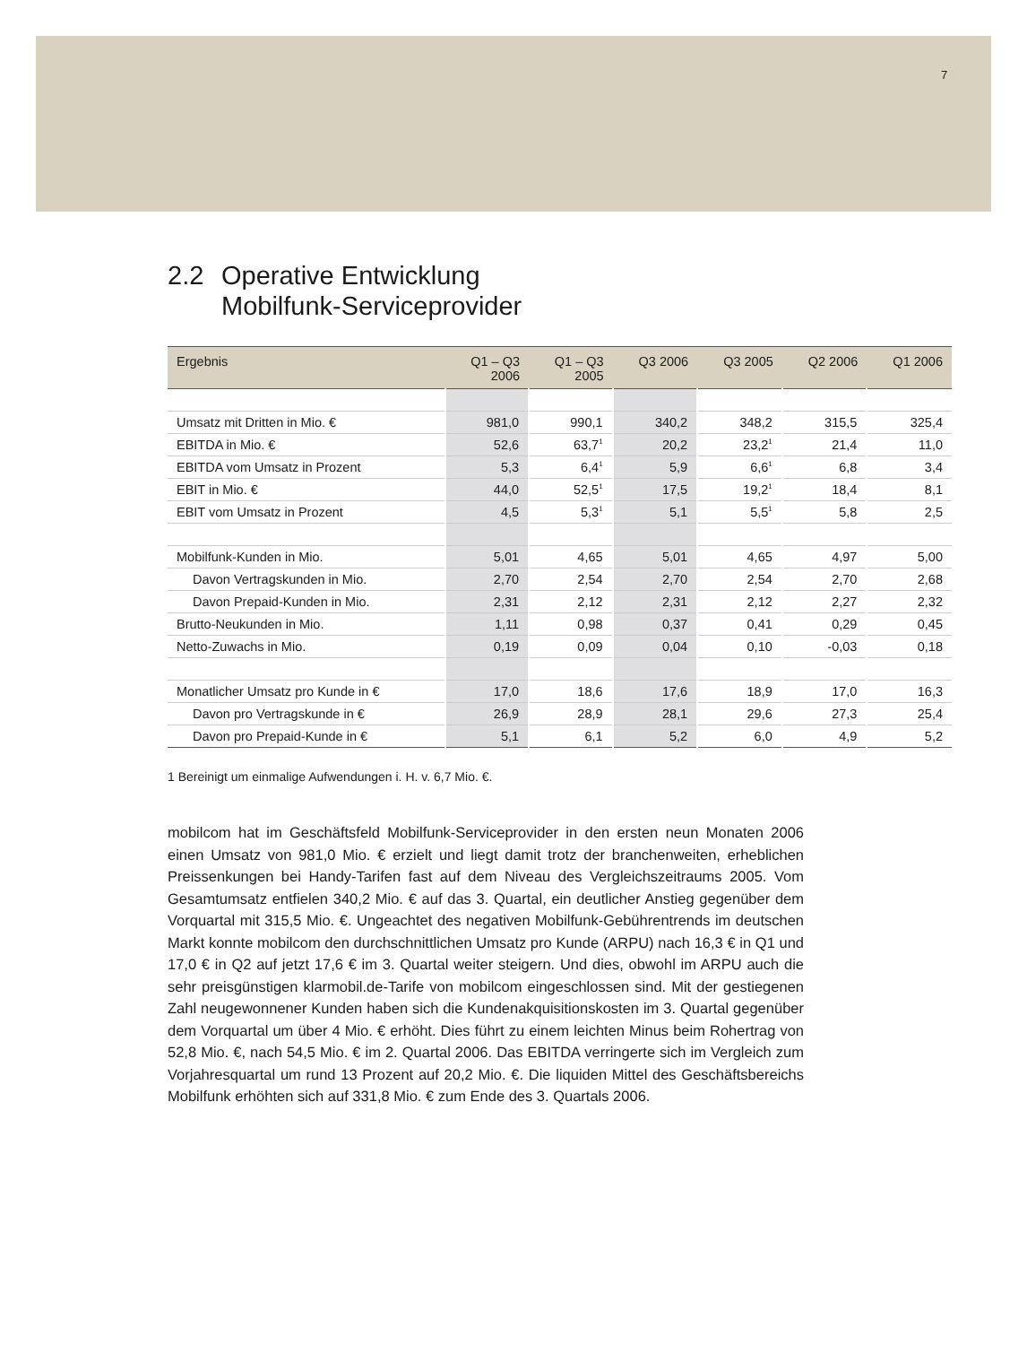7
2.2 Operative Entwicklung
Mobilfunk-Serviceprovider
| Ergebnis | Q1 – Q3 2006 | Q1 – Q3 2005 | Q3 2006 | Q3 2005 | Q2 2006 | Q1 2006 |
| --- | --- | --- | --- | --- | --- | --- |
| Umsatz mit Dritten in Mio. € | 981,0 | 990,1 | 340,2 | 348,2 | 315,5 | 325,4 |
| EBITDA in Mio. € | 52,6 | 63,7<sup>1</sup> | 20,2 | 23,2<sup>1</sup> | 21,4 | 11,0 |
| EBITDA vom Umsatz in Prozent | 5,3 | 6,4<sup>1</sup> | 5,9 | 6,6<sup>1</sup> | 6,8 | 3,4 |
| EBIT in Mio. € | 44,0 | 52,5<sup>1</sup> | 17,5 | 19,2<sup>1</sup> | 18,4 | 8,1 |
| EBIT vom Umsatz in Prozent | 4,5 | 5,3<sup>1</sup> | 5,1 | 5,5<sup>1</sup> | 5,8 | 2,5 |
| Mobilfunk-Kunden in Mio. | 5,01 | 4,65 | 5,01 | 4,65 | 4,97 | 5,00 |
| Davon Vertragskunden in Mio. | 2,70 | 2,54 | 2,70 | 2,54 | 2,70 | 2,68 |
| Davon Prepaid-Kunden in Mio. | 2,31 | 2,12 | 2,31 | 2,12 | 2,27 | 2,32 |
| Brutto-Neukunden in Mio. | 1,11 | 0,98 | 0,37 | 0,41 | 0,29 | 0,45 |
| Netto-Zuwachs in Mio. | 0,19 | 0,09 | 0,04 | 0,10 | -0,03 | 0,18 |
| Monatlicher Umsatz pro Kunde in € | 17,0 | 18,6 | 17,6 | 18,9 | 17,0 | 16,3 |
| Davon pro Vertragskunde in € | 26,9 | 28,9 | 28,1 | 29,6 | 27,3 | 25,4 |
| Davon pro Prepaid-Kunde in € | 5,1 | 6,1 | 5,2 | 6,0 | 4,9 | 5,2 |
1 Bereinigt um einmalige Aufwendungen i. H. v. 6,7 Mio. €.
mobilcom hat im Geschäftsfeld Mobilfunk-Serviceprovider in den ersten neun Monaten 2006 einen Umsatz von 981,0 Mio. € erzielt und liegt damit trotz der bran­chenweiten, erheblichen Preissenkungen bei Handy-Tarifen fast auf dem Niveau des Vergleichszeitraums 2005. Vom Gesamtumsatz entfielen 340,2 Mio. € auf das 3. Quartal, ein deutlicher Anstieg gegenüber dem Vorquartal mit 315,5 Mio. €. Ungeachtet des negativen Mobilfunk-Gebührentrends im deutschen Markt konn­te mobilcom den durchschnittlichen Umsatz pro Kunde (ARPU) nach 16,3 € in Q1 und 17,0 € in Q2 auf jetzt 17,6 € im 3. Quartal weiter steigern. Und dies, obwohl im ARPU auch die sehr preisgünstigen klarmobil.de-Tarife von mobilcom einge­schlossen sind. Mit der gestiegenen Zahl neugewonnener Kunden haben sich die Kundenakquisitionskosten im 3. Quartal gegenüber dem Vorquartal um über 4 Mio. € erhöht. Dies führt zu einem leichten Minus beim Rohertrag von 52,8 Mio. €, nach 54,5 Mio. € im 2. Quartal 2006. Das EBITDA verringerte sich im Vergleich zum Vorjahresquartal um rund 13 Prozent auf 20,2 Mio. €. Die liquiden Mittel des Geschäftsbereichs Mobilfunk erhöhten sich auf 331,8 Mio. € zum Ende des 3. Quartals 2006.